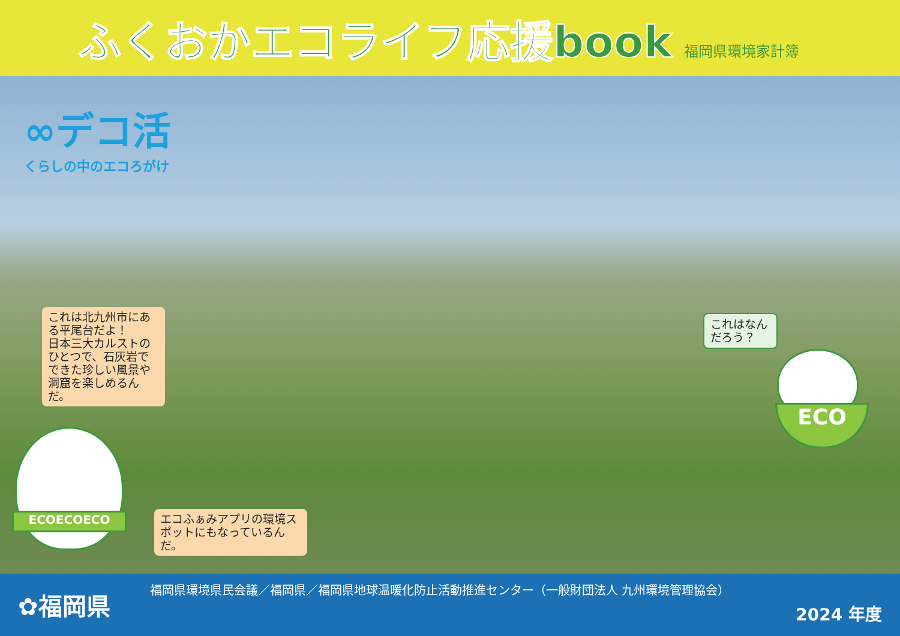ふくおかエコライフ応援book
福岡県環境家計簿
∞デコ活
くらしの中のエコろがけ
これは北九州市にある平尾台だよ！
日本三大カルストのひとつで、石灰岩でできた珍しい風景や洞窟を楽しめるんだ。
エコふぁみアプリの環境スポットにもなっているんだ。
これはなんだろう？
ECOECOECO
ECO
✿福岡県
福岡県環境県民会議／福岡県／福岡県地球温暖化防止活動推進センター（一般財団法人 九州環境管理協会）
2024 年度